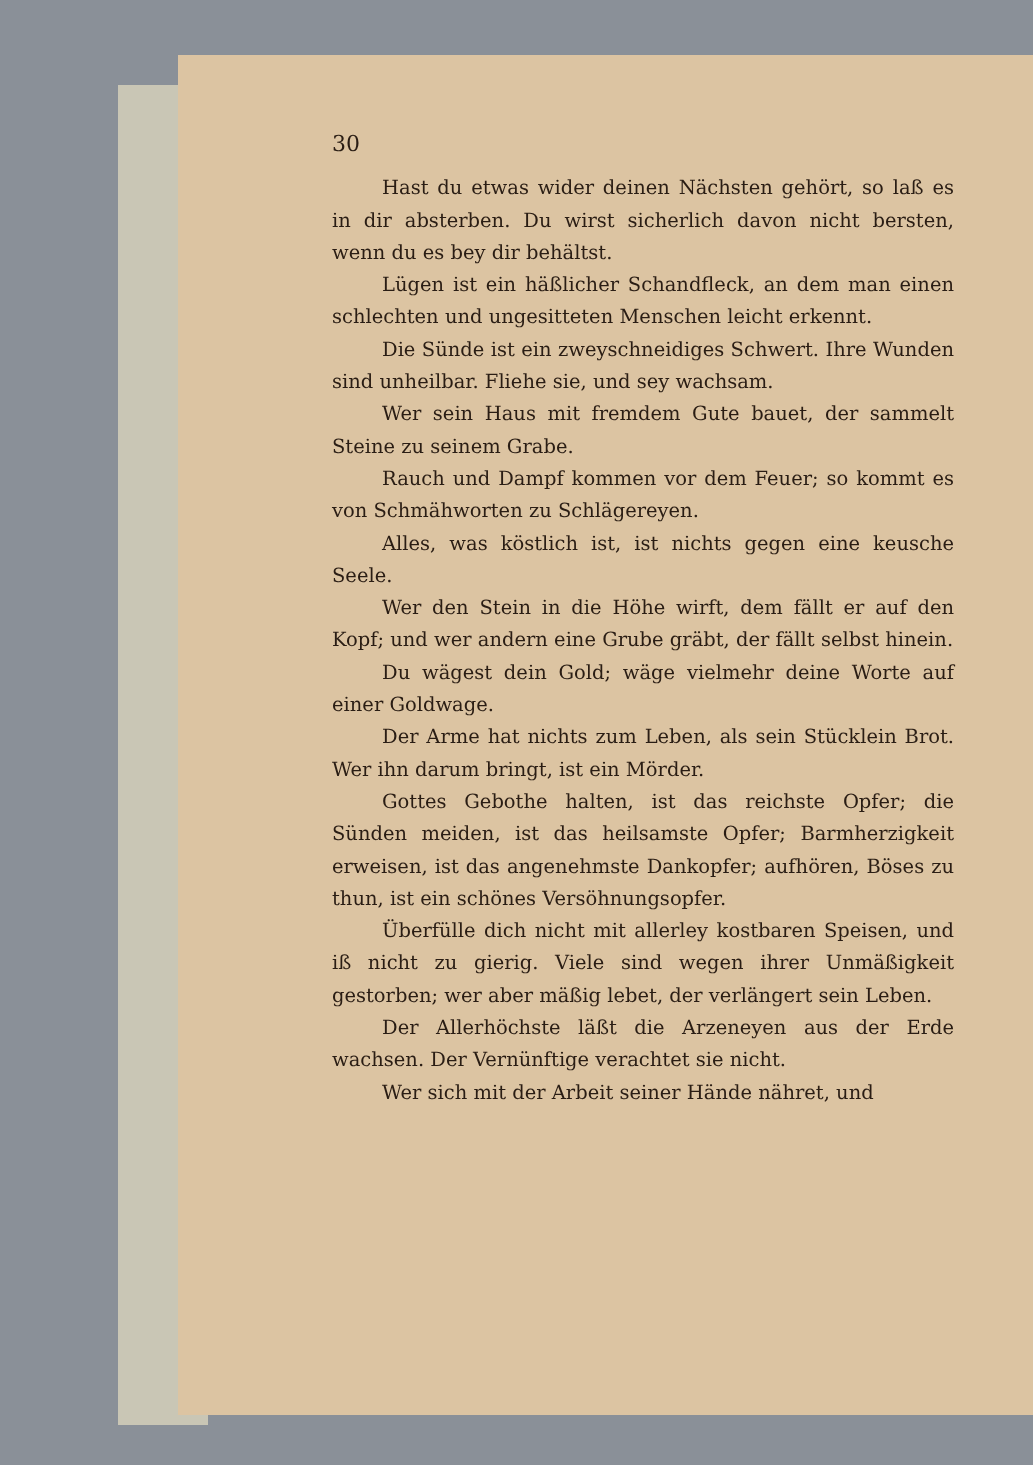30
Hast du etwas wider deinen Nächsten gehört, so laß es in dir absterben. Du wirst sicherlich davon nicht bersten, wenn du es bey dir behältst.
Lügen ist ein häßlicher Schandfleck, an dem man einen schlechten und ungesitteten Menschen leicht erkennt.
Die Sünde ist ein zweyschneidiges Schwert. Ihre Wunden sind unheilbar. Fliehe sie, und sey wachsam.
Wer sein Haus mit fremdem Gute bauet, der sammelt Steine zu seinem Grabe.
Rauch und Dampf kommen vor dem Feuer; so kommt es von Schmähworten zu Schlägereyen.
Alles, was köstlich ist, ist nichts gegen eine keusche Seele.
Wer den Stein in die Höhe wirft, dem fällt er auf den Kopf; und wer andern eine Grube gräbt, der fällt selbst hinein.
Du wägest dein Gold; wäge vielmehr deine Worte auf einer Goldwage.
Der Arme hat nichts zum Leben, als sein Stücklein Brot. Wer ihn darum bringt, ist ein Mörder.
Gottes Gebothe halten, ist das reichste Opfer; die Sünden meiden, ist das heilsamste Opfer; Barmherzigkeit erweisen, ist das angenehmste Dankopfer; aufhören, Böses zu thun, ist ein schönes Versöhnungsopfer.
Überfülle dich nicht mit allerley kostbaren Speisen, und iß nicht zu gierig. Viele sind wegen ihrer Unmäßigkeit gestorben; wer aber mäßig lebet, der verlängert sein Leben.
Der Allerhöchste läßt die Arzeneyen aus der Erde wachsen. Der Vernünftige verachtet sie nicht.
Wer sich mit der Arbeit seiner Hände nähret, und